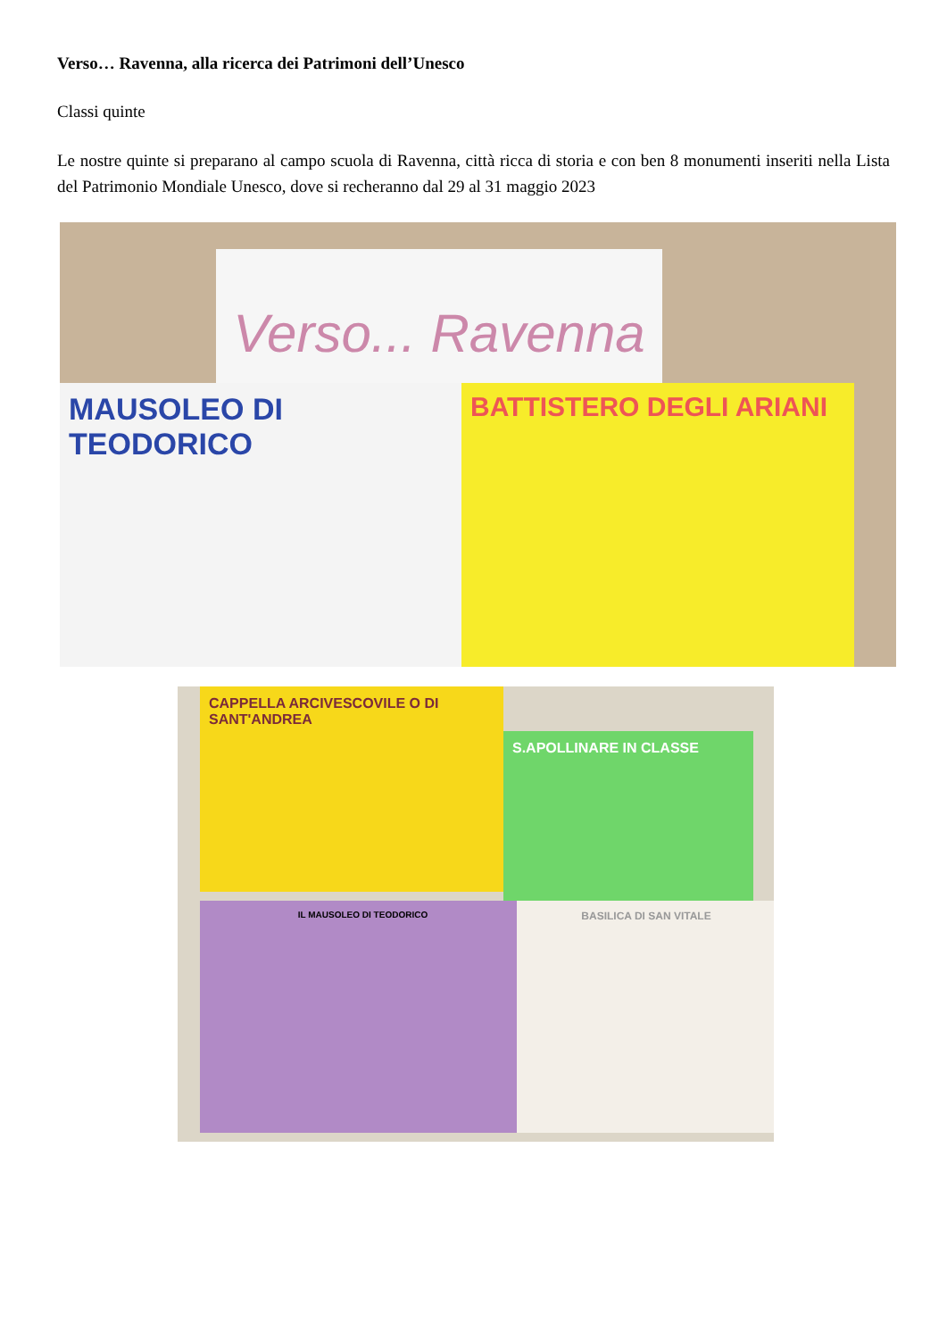Verso… Ravenna, alla ricerca dei Patrimoni dell’Unesco
Classi quinte
Le nostre quinte si preparano al campo scuola di Ravenna, città ricca di storia e con ben 8 monumenti inseriti nella Lista del Patrimonio Mondiale Unesco, dove si recheranno dal 29 al 31 maggio 2023
Verso... Ravenna
MAUSOLEO DI TEODORICO BATTISTERO DEGLI ARIANI
CAPPELLA ARCIVESCOVILE O DI SANT'ANDREA
S.APOLLINARE IN CLASSE
IL MAUSOLEO DI TEODORICO BASILICA DI SAN VITALE